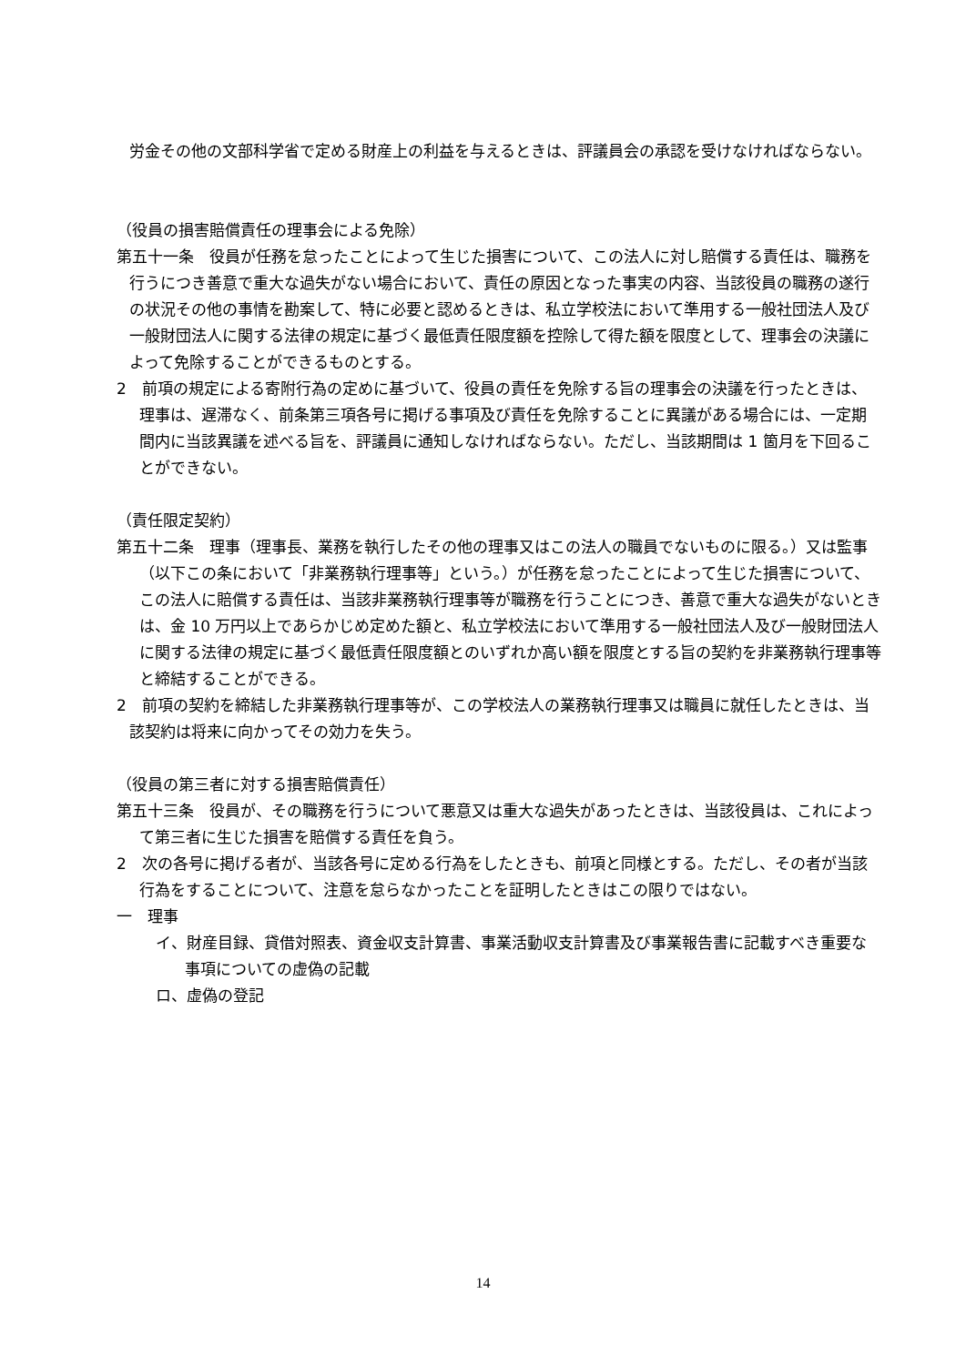労金その他の文部科学省で定める財産上の利益を与えるときは、評議員会の承認を受けなければならない。
（役員の損害賠償責任の理事会による免除）
第五十一条　役員が任務を怠ったことによって生じた損害について、この法人に対し賠償する責任は、職務を行うにつき善意で重大な過失がない場合において、責任の原因となった事実の内容、当該役員の職務の遂行の状況その他の事情を勘案して、特に必要と認めるときは、私立学校法において準用する一般社団法人及び一般財団法人に関する法律の規定に基づく最低責任限度額を控除して得た額を限度として、理事会の決議によって免除することができるものとする。
2　前項の規定による寄附行為の定めに基づいて、役員の責任を免除する旨の理事会の決議を行ったときは、理事は、遅滞なく、前条第三項各号に掲げる事項及び責任を免除することに異議がある場合には、一定期間内に当該異議を述べる旨を、評議員に通知しなければならない。ただし、当該期間は 1 箇月を下回ることができない。
（責任限定契約）
第五十二条　理事（理事長、業務を執行したその他の理事又はこの法人の職員でないものに限る。）又は監事（以下この条において「非業務執行理事等」という。）が任務を怠ったことによって生じた損害について、この法人に賠償する責任は、当該非業務執行理事等が職務を行うことにつき、善意で重大な過失がないときは、金 10 万円以上であらかじめ定めた額と、私立学校法において準用する一般社団法人及び一般財団法人に関する法律の規定に基づく最低責任限度額とのいずれか高い額を限度とする旨の契約を非業務執行理事等と締結することができる。
2　前項の契約を締結した非業務執行理事等が、この学校法人の業務執行理事又は職員に就任したときは、当該契約は将来に向かってその効力を失う。
（役員の第三者に対する損害賠償責任）
第五十三条　役員が、その職務を行うについて悪意又は重大な過失があったときは、当該役員は、これによって第三者に生じた損害を賠償する責任を負う。
2　次の各号に掲げる者が、当該各号に定める行為をしたときも、前項と同様とする。ただし、その者が当該行為をすることについて、注意を怠らなかったことを証明したときはこの限りではない。
一　理事
イ、財産目録、貸借対照表、資金収支計算書、事業活動収支計算書及び事業報告書に記載すべき重要な事項についての虚偽の記載
ロ、虚偽の登記
14